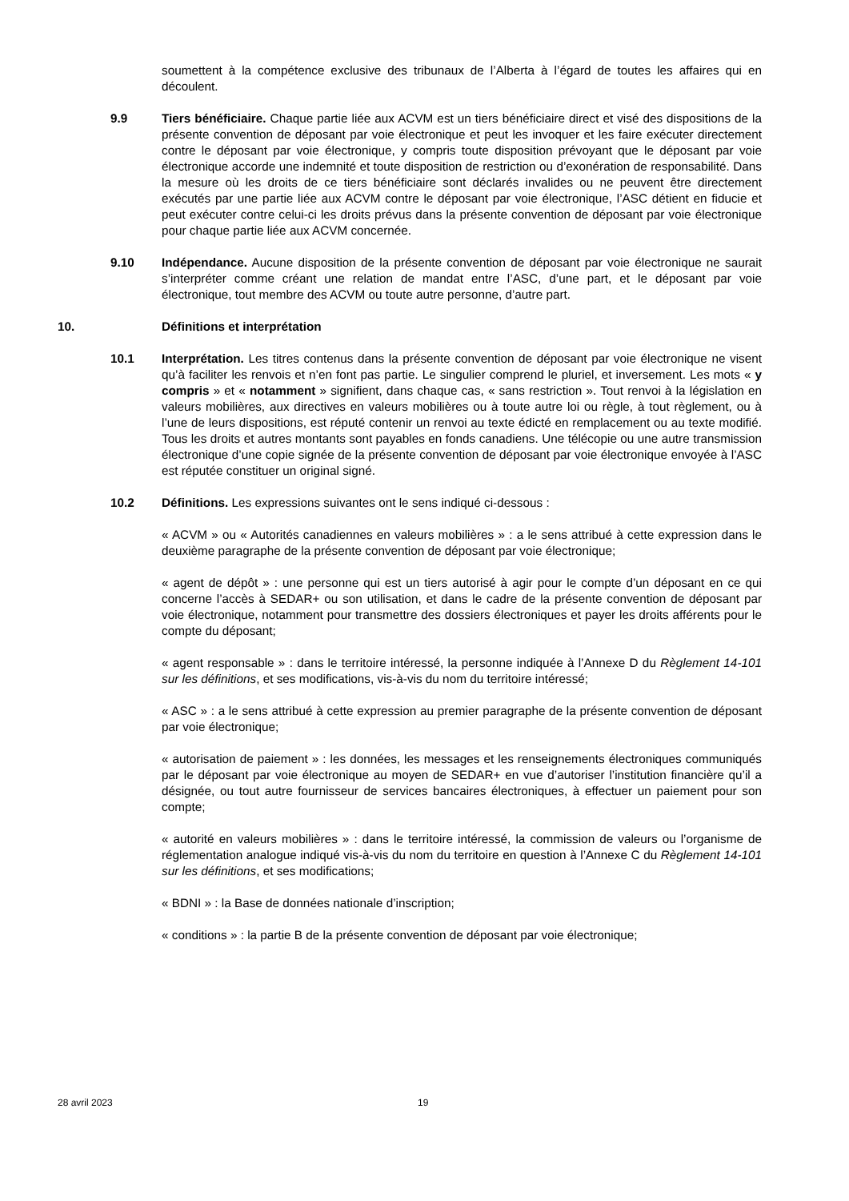soumettent à la compétence exclusive des tribunaux de l’Alberta à l’égard de toutes les affaires qui en découlent.
9.9 Tiers bénéficiaire. Chaque partie liée aux ACVM est un tiers bénéficiaire direct et visé des dispositions de la présente convention de déposant par voie électronique et peut les invoquer et les faire exécuter directement contre le déposant par voie électronique, y compris toute disposition prévoyant que le déposant par voie électronique accorde une indemnité et toute disposition de restriction ou d’exonération de responsabilité. Dans la mesure où les droits de ce tiers bénéficiaire sont déclarés invalides ou ne peuvent être directement exécutés par une partie liée aux ACVM contre le déposant par voie électronique, l’ASC détient en fiducie et peut exécuter contre celui-ci les droits prévus dans la présente convention de déposant par voie électronique pour chaque partie liée aux ACVM concernée.
9.10 Indépendance. Aucune disposition de la présente convention de déposant par voie électronique ne saurait s’interpréter comme créant une relation de mandat entre l’ASC, d’une part, et le déposant par voie électronique, tout membre des ACVM ou toute autre personne, d’autre part.
10. Définitions et interprétation
10.1 Interprétation. Les titres contenus dans la présente convention de déposant par voie électronique ne visent qu’à faciliter les renvois et n’en font pas partie. Le singulier comprend le pluriel, et inversement. Les mots « y compris » et « notamment » signifient, dans chaque cas, « sans restriction ». Tout renvoi à la législation en valeurs mobilières, aux directives en valeurs mobilières ou à toute autre loi ou règle, à tout règlement, ou à l’une de leurs dispositions, est réputé contenir un renvoi au texte édicté en remplacement ou au texte modifié. Tous les droits et autres montants sont payables en fonds canadiens. Une télécopie ou une autre transmission électronique d’une copie signée de la présente convention de déposant par voie électronique envoyée à l’ASC est réputée constituer un original signé.
10.2 Définitions. Les expressions suivantes ont le sens indiqué ci-dessous :
« ACVM » ou « Autorités canadiennes en valeurs mobilières » : a le sens attribué à cette expression dans le deuxième paragraphe de la présente convention de déposant par voie électronique;
« agent de dépôt » : une personne qui est un tiers autorisé à agir pour le compte d’un déposant en ce qui concerne l’accès à SEDAR+ ou son utilisation, et dans le cadre de la présente convention de déposant par voie électronique, notamment pour transmettre des dossiers électroniques et payer les droits afférents pour le compte du déposant;
« agent responsable » : dans le territoire intéressé, la personne indiquée à l’Annexe D du Règlement 14-101 sur les définitions, et ses modifications, vis-à-vis du nom du territoire intéressé;
« ASC » : a le sens attribué à cette expression au premier paragraphe de la présente convention de déposant par voie électronique;
« autorisation de paiement » : les données, les messages et les renseignements électroniques communiqués par le déposant par voie électronique au moyen de SEDAR+ en vue d’autoriser l’institution financière qu’il a désignée, ou tout autre fournisseur de services bancaires électroniques, à effectuer un paiement pour son compte;
« autorité en valeurs mobilières » : dans le territoire intéressé, la commission de valeurs ou l’organisme de réglementation analogue indiqué vis-à-vis du nom du territoire en question à l’Annexe C du Règlement 14-101 sur les définitions, et ses modifications;
« BDNI » : la Base de données nationale d’inscription;
« conditions » : la partie B de la présente convention de déposant par voie électronique;
28 avril 2023 19